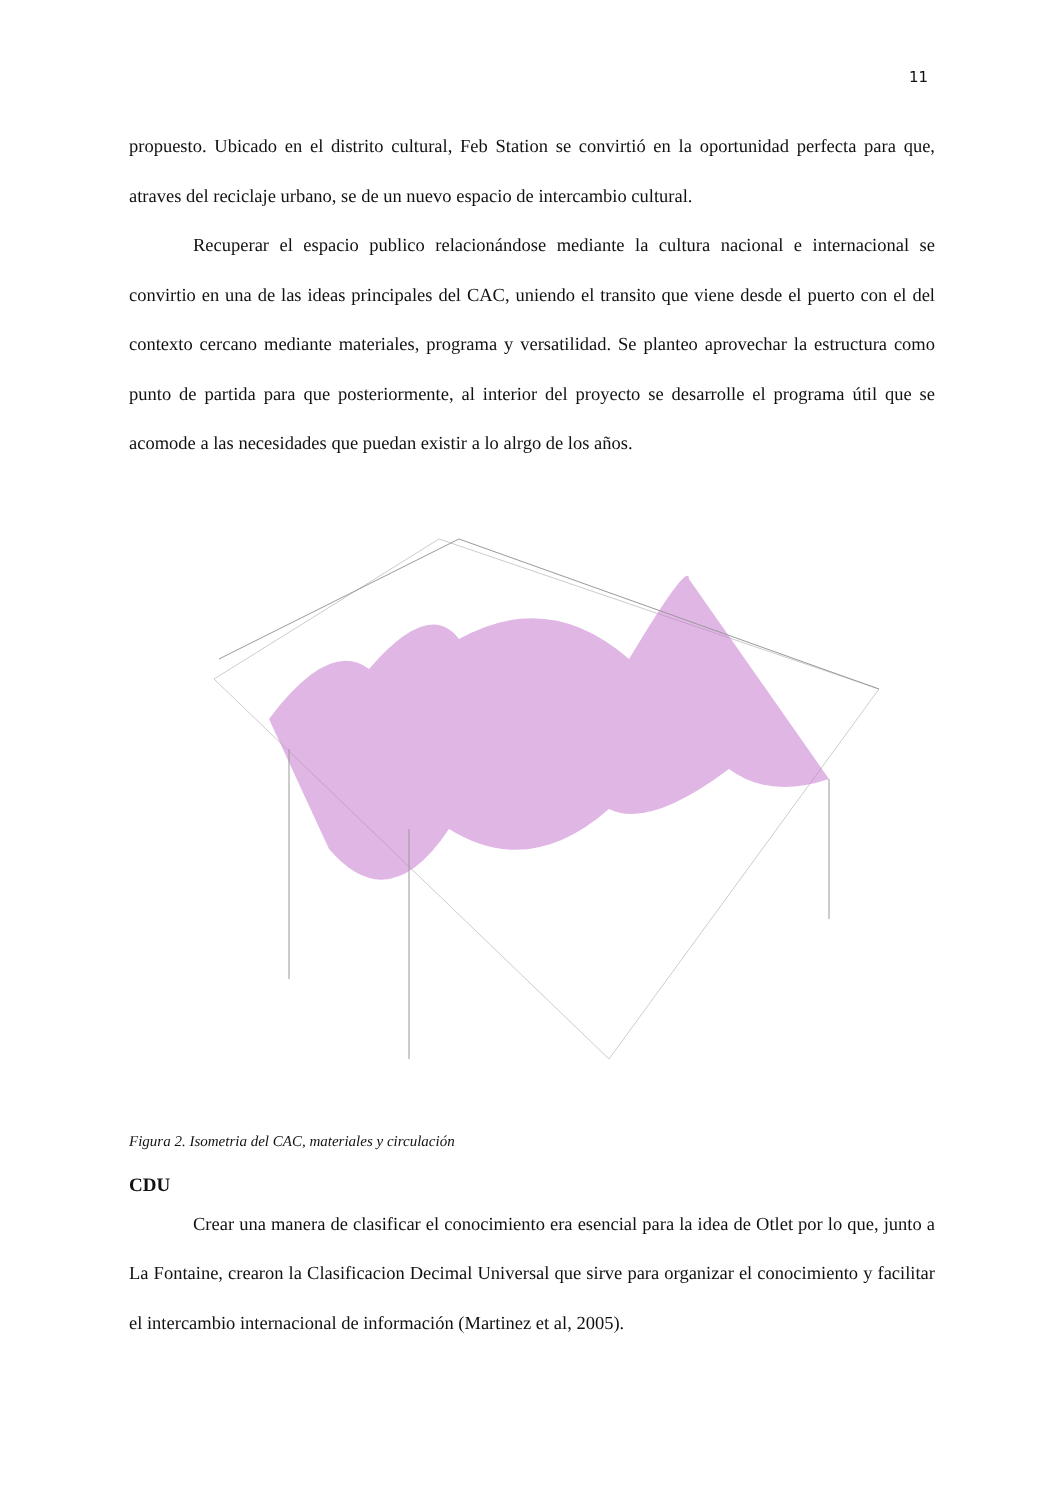11
propuesto. Ubicado en el distrito cultural, Feb Station se convirtió en la oportunidad perfecta para que, atraves del reciclaje urbano, se de un nuevo espacio de intercambio cultural.
Recuperar el espacio publico relacionándose mediante la cultura nacional e internacional se convirtio en una de las ideas principales del CAC, uniendo el transito que viene desde el puerto con el del contexto cercano mediante materiales, programa y versatilidad. Se planteo aprovechar la estructura como punto de partida para que posteriormente, al interior del proyecto se desarrolle el programa útil que se acomode a las necesidades que puedan existir a lo alrgo de los años.
Figura 2. Isometria del CAC, materiales y circulación
CDU
Crear una manera de clasificar el conocimiento era esencial para la idea de Otlet por lo que, junto a La Fontaine, crearon la Clasificacion Decimal Universal que sirve para organizar el conocimiento y facilitar el intercambio internacional de información (Martinez et al, 2005).